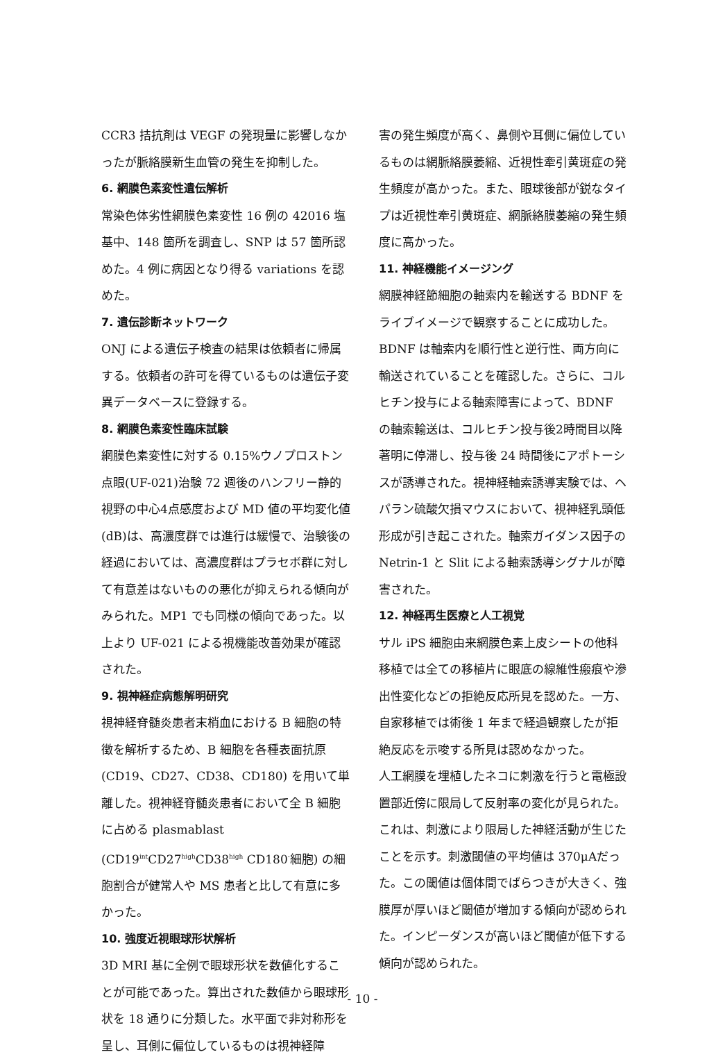CCR3 拮抗剤は VEGF の発現量に影響しなかったが脈絡膜新生血管の発生を抑制した。
6. 網膜色素変性遺伝解析
常染色体劣性網膜色素変性 16 例の 42016 塩基中、148 箇所を調査し、SNP は 57 箇所認めた。4 例に病因となり得る variations を認めた。
7. 遺伝診断ネットワーク
ONJ による遺伝子検査の結果は依頼者に帰属する。依頼者の許可を得ているものは遺伝子変異データベースに登録する。
8. 網膜色素変性臨床試験
網膜色素変性に対する 0.15%ウノプロストン点眼(UF-021)治験 72 週後のハンフリー静的視野の中心4点感度および MD 値の平均変化値(dB)は、高濃度群では進行は緩慢で、治験後の経過においては、高濃度群はプラセボ群に対して有意差はないものの悪化が抑えられる傾向がみられた。MP1 でも同様の傾向であった。以上より UF-021 による視機能改善効果が確認された。
9. 視神経症病態解明研究
視神経脊髄炎患者末梢血における B 細胞の特徴を解析するため、B 細胞を各種表面抗原(CD19、CD27、CD38、CD180) を用いて単離した。視神経脊髄炎患者において全 B 細胞に占める plasmablast (CD19<sup>int</sup>CD27<sup>high</sup>CD38<sup>high</sup> CD180<sup>-</sup>細胞) の細胞割合が健常人や MS 患者と比して有意に多かった。
10. 強度近視眼球形状解析
3D MRI 基に全例で眼球形状を数値化することが可能であった。算出された数値から眼球形状を 18 通りに分類した。水平面で非対称形を呈し、耳側に偏位しているものは視神経障
害の発生頻度が高く、鼻側や耳側に偏位しているものは網脈絡膜萎縮、近視性牽引黄斑症の発生頻度が高かった。また、眼球後部が鋭なタイプは近視性牽引黄斑症、網脈絡膜萎縮の発生頻度に高かった。
11. 神経機能イメージング
網膜神経節細胞の軸索内を輸送する BDNF をライブイメージで観察することに成功した。BDNF は軸索内を順行性と逆行性、両方向に輸送されていることを確認した。さらに、コルヒチン投与による軸索障害によって、BDNF の軸索輸送は、コルヒチン投与後2時間目以降著明に停滞し、投与後 24 時間後にアポトーシスが誘導された。視神経軸索誘導実験では、ヘパラン硫酸欠損マウスにおいて、視神経乳頭低形成が引き起こされた。軸索ガイダンス因子の Netrin-1 と Slit による軸索誘導シグナルが障害された。
12. 神経再生医療と人工視覚
サル iPS 細胞由来網膜色素上皮シートの他科移植では全ての移植片に眼底の線維性瘢痕や滲出性変化などの拒絶反応所見を認めた。一方、自家移植では術後 1 年まで経過観察したが拒絶反応を示唆する所見は認めなかった。
人工網膜を埋植したネコに刺激を行うと電極設置部近傍に限局して反射率の変化が見られた。これは、刺激により限局した神経活動が生じたことを示す。刺激閾値の平均値は 370μAだった。この閾値は個体間でばらつきが大きく、強膜厚が厚いほど閾値が増加する傾向が認められた。インピーダンスが高いほど閾値が低下する傾向が認められた。
- 10 -